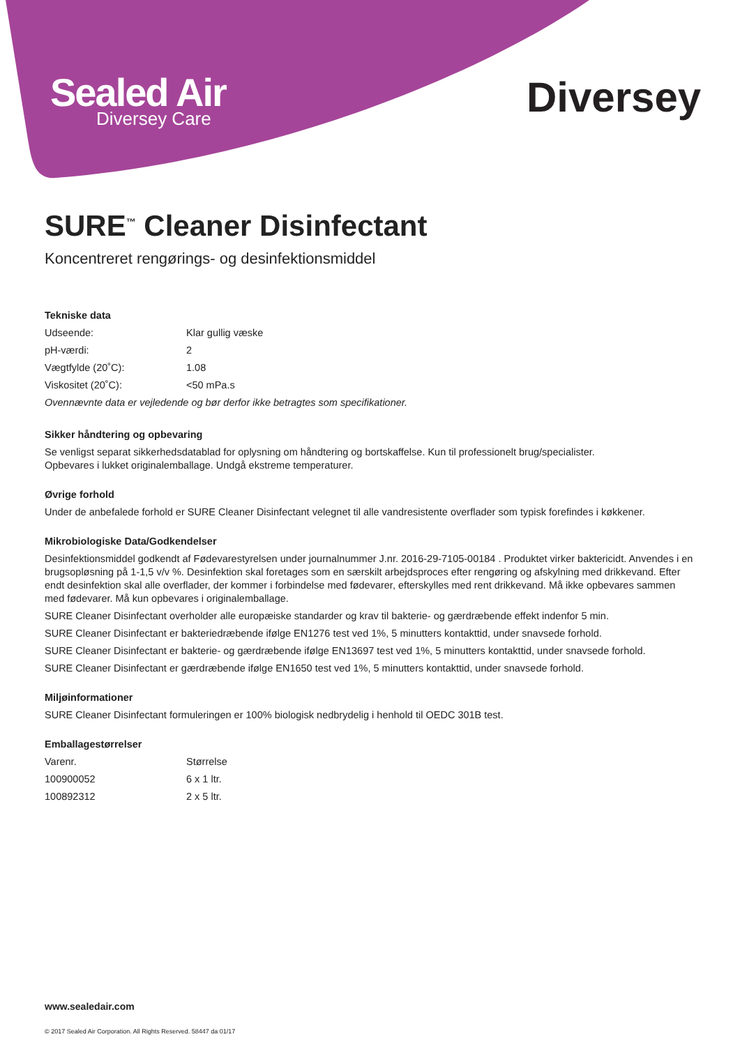Sealed Air
Diversey Care
Diversey
SURE<sup>™</sup> Cleaner Disinfectant
Koncentreret rengørings- og desinfektionsmiddel
Tekniske data
| Udseende: | Klar gullig væske |
| pH-værdi: | 2 |
| Vægtfylde (20˚C): | 1.08 |
| Viskositet (20˚C): | <50 mPa.s |
Ovennævnte data er vejledende og bør derfor ikke betragtes som specifikationer.
Sikker håndtering og opbevaring
Se venligst separat sikkerhedsdatablad for oplysning om håndtering og bortskaffelse. Kun til professionelt brug/specialister.
Opbevares i lukket originalemballage. Undgå ekstreme temperaturer.
Øvrige forhold
Under de anbefalede forhold er SURE Cleaner Disinfectant velegnet til alle vandresistente overflader som typisk forefindes i køkkener.
Mikrobiologiske Data/Godkendelser
Desinfektionsmiddel godkendt af Fødevarestyrelsen under journalnummer J.nr. 2016-29-7105-00184 . Produktet virker baktericidt. Anvendes i en brugsopløsning på 1-1,5 v/v %. Desinfektion skal foretages som en særskilt arbejdsproces efter rengøring og afskylning med drikkevand. Efter endt desinfektion skal alle overflader, der kommer i forbindelse med fødevarer, efterskylles med rent drikkevand. Må ikke opbevares sammen med fødevarer. Må kun opbevares i originalemballage.
SURE Cleaner Disinfectant overholder alle europæiske standarder og krav til bakterie- og gærdræbende effekt indenfor 5 min.
SURE Cleaner Disinfectant er bakteriedræbende ifølge EN1276 test ved 1%, 5 minutters kontakttid, under snavsede forhold.
SURE Cleaner Disinfectant er bakterie- og gærdræbende ifølge EN13697 test ved 1%, 5 minutters kontakttid, under snavsede forhold.
SURE Cleaner Disinfectant er gærdræbende ifølge EN1650 test ved 1%, 5 minutters kontakttid, under snavsede forhold.
Miljøinformationer
SURE Cleaner Disinfectant formuleringen er 100% biologisk nedbrydelig i henhold til OEDC 301B test.
Emballagestørrelser
| Varenr. | Størrelse |
| 100900052 | 6 x 1 ltr. |
| 100892312 | 2 x 5 ltr. |
www.sealedair.com
© 2017 Sealed Air Corporation. All Rights Reserved. 58447 da 01/17